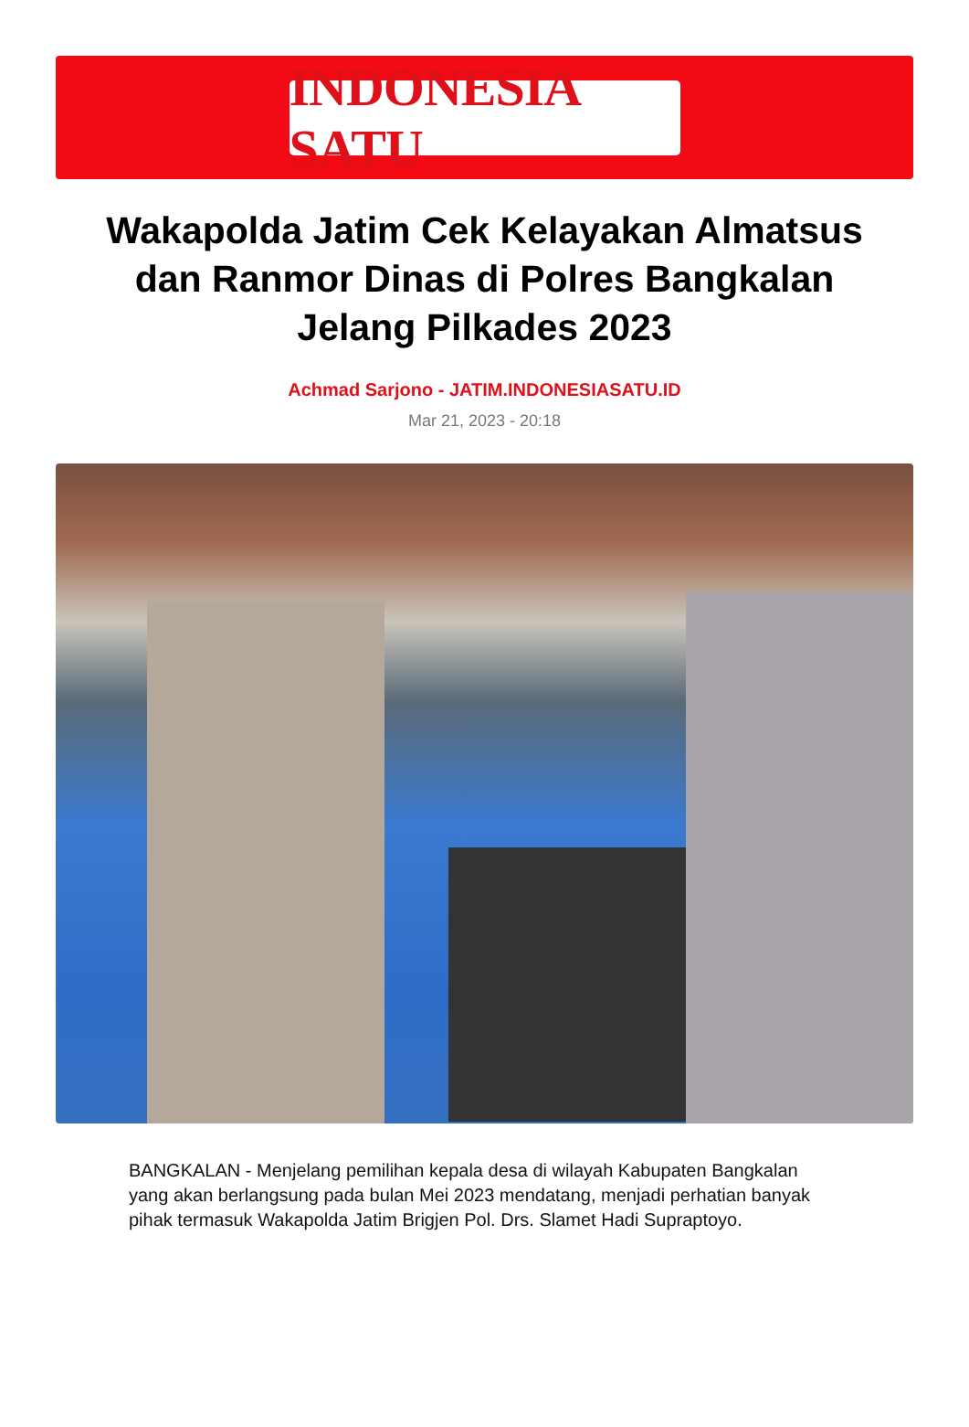INDONESIA SATU
Wakapolda Jatim Cek Kelayakan Almatsus dan Ranmor Dinas di Polres Bangkalan Jelang Pilkades 2023
Achmad Sarjono - JATIM.INDONESIASATU.ID
Mar 21, 2023 - 20:18
BANGKALAN - Menjelang pemilihan kepala desa di wilayah Kabupaten Bangkalan yang akan berlangsung pada bulan Mei 2023 mendatang, menjadi perhatian banyak pihak termasuk Wakapolda Jatim Brigjen Pol. Drs. Slamet Hadi Supraptoyo.